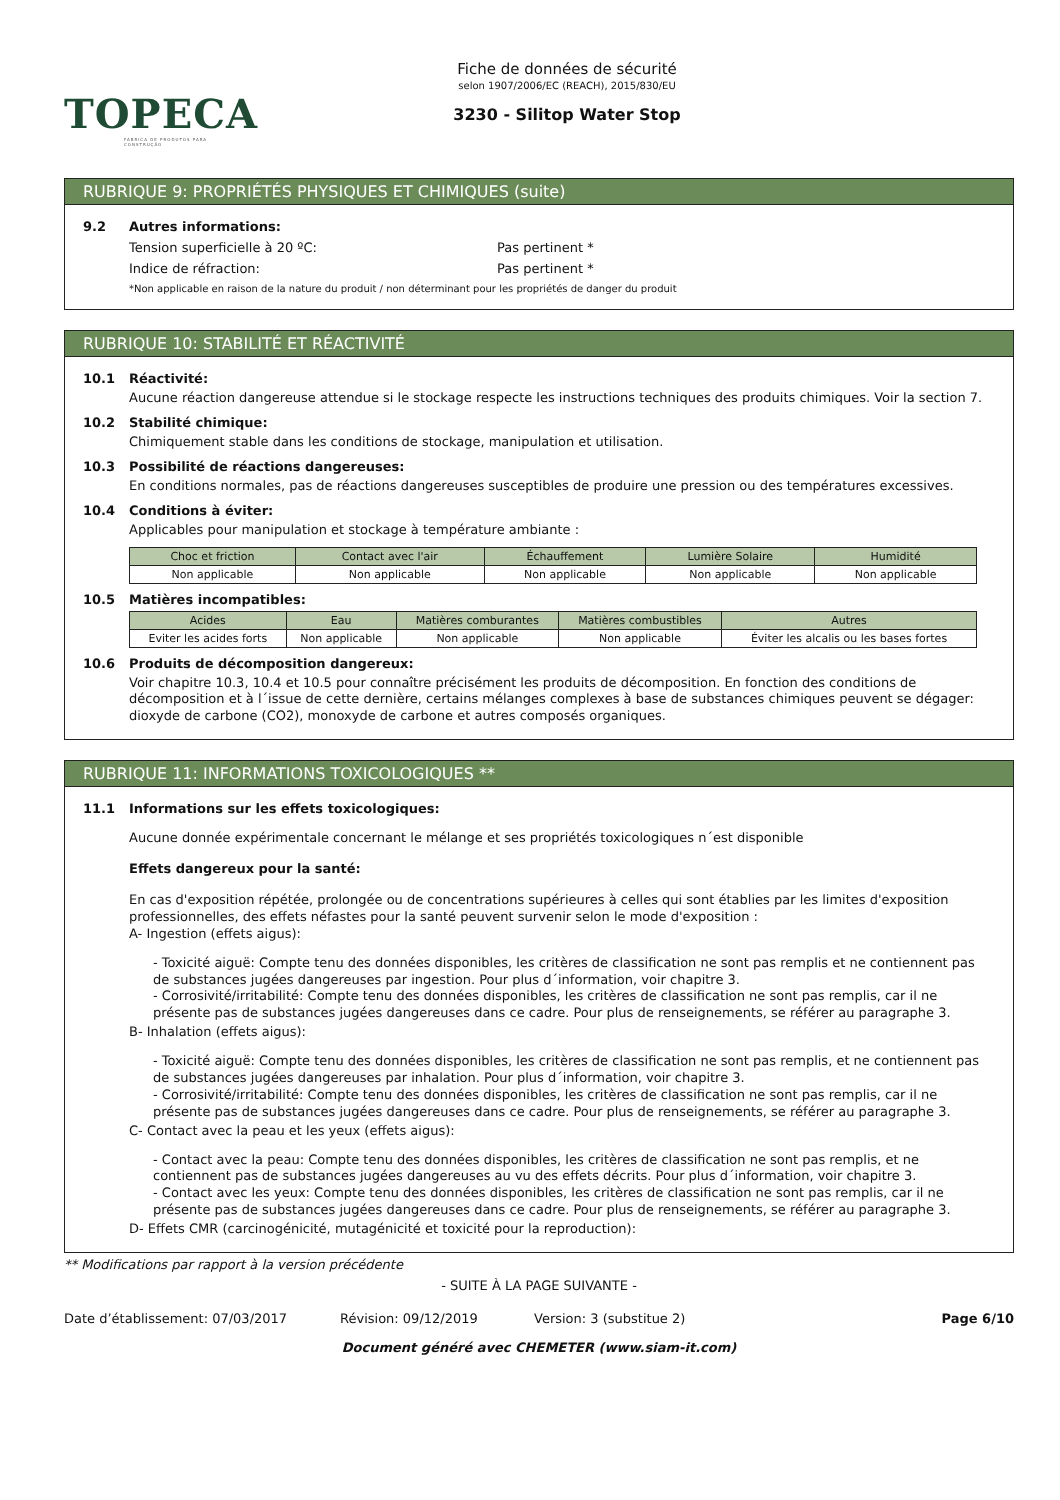TOPECA
FABRICA DE PRODUTOS PARA CONSTRUÇÃO
Fiche de données de sécurité
selon 1907/2006/EC (REACH), 2015/830/EU
3230 - Silitop Water Stop
RUBRIQUE 9: PROPRIÉTÉS PHYSIQUES ET CHIMIQUES (suite)
9.2 Autres informations:
Tension superficielle à 20 ºC: Pas pertinent *
Indice de réfraction: Pas pertinent *
*Non applicable en raison de la nature du produit / non déterminant pour les propriétés de danger du produit
RUBRIQUE 10: STABILITÉ ET RÉACTIVITÉ
10.1 Réactivité:
Aucune réaction dangereuse attendue si le stockage respecte les instructions techniques des produits chimiques. Voir la section 7.
10.2 Stabilité chimique:
Chimiquement stable dans les conditions de stockage, manipulation et utilisation.
10.3 Possibilité de réactions dangereuses:
En conditions normales, pas de réactions dangereuses susceptibles de produire une pression ou des températures excessives.
10.4 Conditions à éviter:
Applicables pour manipulation et stockage à température ambiante :
| Choc et friction | Contact avec l'air | Échauffement | Lumière Solaire | Humidité |
| --- | --- | --- | --- | --- |
| Non applicable | Non applicable | Non applicable | Non applicable | Non applicable |
10.5 Matières incompatibles:
| Acides | Eau | Matières comburantes | Matières combustibles | Autres |
| --- | --- | --- | --- | --- |
| Eviter les acides forts | Non applicable | Non applicable | Non applicable | Éviter les alcalis ou les bases fortes |
10.6 Produits de décomposition dangereux:
Voir chapitre 10.3, 10.4 et 10.5 pour connaître précisément les produits de décomposition. En fonction des conditions de décomposition et à l´issue de cette dernière, certains mélanges complexes à base de substances chimiques peuvent se dégager: dioxyde de carbone (CO2), monoxyde de carbone et autres composés organiques.
RUBRIQUE 11: INFORMATIONS TOXICOLOGIQUES **
11.1 Informations sur les effets toxicologiques:
Aucune donnée expérimentale concernant le mélange et ses propriétés toxicologiques n´est disponible
Effets dangereux pour la santé:
En cas d'exposition répétée, prolongée ou de concentrations supérieures à celles qui sont établies par les limites d'exposition professionnelles, des effets néfastes pour la santé peuvent survenir selon le mode d'exposition :
A- Ingestion (effets aigus):
- Toxicité aiguë: Compte tenu des données disponibles, les critères de classification ne sont pas remplis et ne contiennent pas de substances jugées dangereuses par ingestion. Pour plus d´information, voir chapitre 3.
- Corrosivité/irritabilité: Compte tenu des données disponibles, les critères de classification ne sont pas remplis, car il ne présente pas de substances jugées dangereuses dans ce cadre. Pour plus de renseignements, se référer au paragraphe 3.
B- Inhalation (effets aigus):
- Toxicité aiguë: Compte tenu des données disponibles, les critères de classification ne sont pas remplis, et ne contiennent pas de substances jugées dangereuses par inhalation. Pour plus d´information, voir chapitre 3.
- Corrosivité/irritabilité: Compte tenu des données disponibles, les critères de classification ne sont pas remplis, car il ne présente pas de substances jugées dangereuses dans ce cadre. Pour plus de renseignements, se référer au paragraphe 3.
C- Contact avec la peau et les yeux (effets aigus):
- Contact avec la peau: Compte tenu des données disponibles, les critères de classification ne sont pas remplis, et ne contiennent pas de substances jugées dangereuses au vu des effets décrits. Pour plus d´information, voir chapitre 3.
- Contact avec les yeux: Compte tenu des données disponibles, les critères de classification ne sont pas remplis, car il ne présente pas de substances jugées dangereuses dans ce cadre. Pour plus de renseignements, se référer au paragraphe 3.
D- Effets CMR (carcinogénicité, mutagénicité et toxicité pour la reproduction):
** Modifications par rapport à la version précédente
- SUITE À LA PAGE SUIVANTE -
Date d’établissement: 07/03/2017 Révision: 09/12/2019 Version: 3 (substitue 2) Page 6/10
Document généré avec CHEMETER (www.siam-it.com)